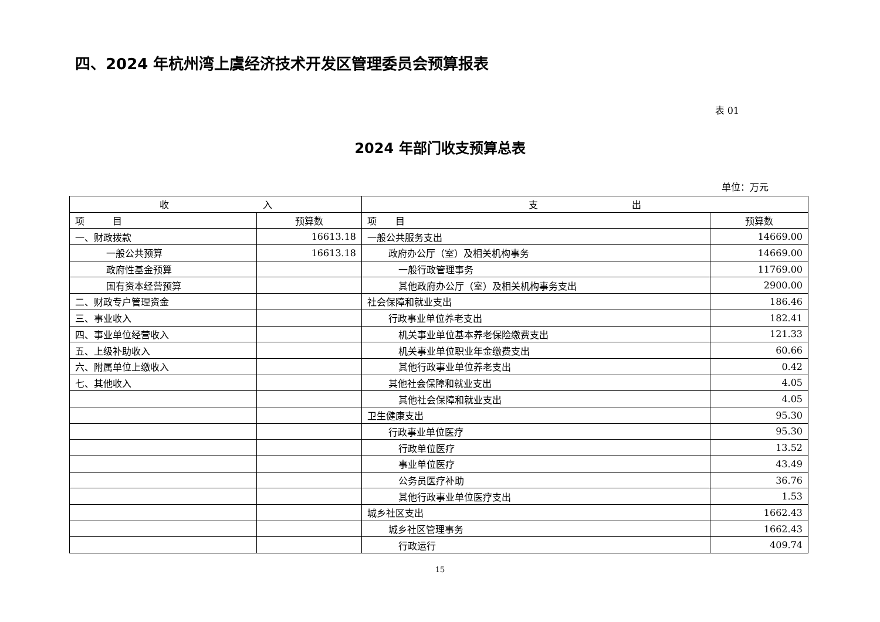四、2024 年杭州湾上虞经济技术开发区管理委员会预算报表
表 01
2024 年部门收支预算总表
单位：万元
| 收 入 | | 支 出 | |
| --- | --- | --- | --- |
| 项 目 | 预算数 | 项 目 | 预算数 |
| 一、财政拨款 | 16613.18 | 一般公共服务支出 | 14669.00 |
| 一般公共预算 | 16613.18 | 政府办公厅（室）及相关机构事务 | 14669.00 |
| 政府性基金预算 | | 一般行政管理事务 | 11769.00 |
| 国有资本经营预算 | | 其他政府办公厅（室）及相关机构事务支出 | 2900.00 |
| 二、财政专户管理资金 | | 社会保障和就业支出 | 186.46 |
| 三、事业收入 | | 行政事业单位养老支出 | 182.41 |
| 四、事业单位经营收入 | | 机关事业单位基本养老保险缴费支出 | 121.33 |
| 五、上级补助收入 | | 机关事业单位职业年金缴费支出 | 60.66 |
| 六、附属单位上缴收入 | | 其他行政事业单位养老支出 | 0.42 |
| 七、其他收入 | | 其他社会保障和就业支出 | 4.05 |
| | | 其他社会保障和就业支出 | 4.05 |
| | | 卫生健康支出 | 95.30 |
| | | 行政事业单位医疗 | 95.30 |
| | | 行政单位医疗 | 13.52 |
| | | 事业单位医疗 | 43.49 |
| | | 公务员医疗补助 | 36.76 |
| | | 其他行政事业单位医疗支出 | 1.53 |
| | | 城乡社区支出 | 1662.43 |
| | | 城乡社区管理事务 | 1662.43 |
| | | 行政运行 | 409.74 |
15